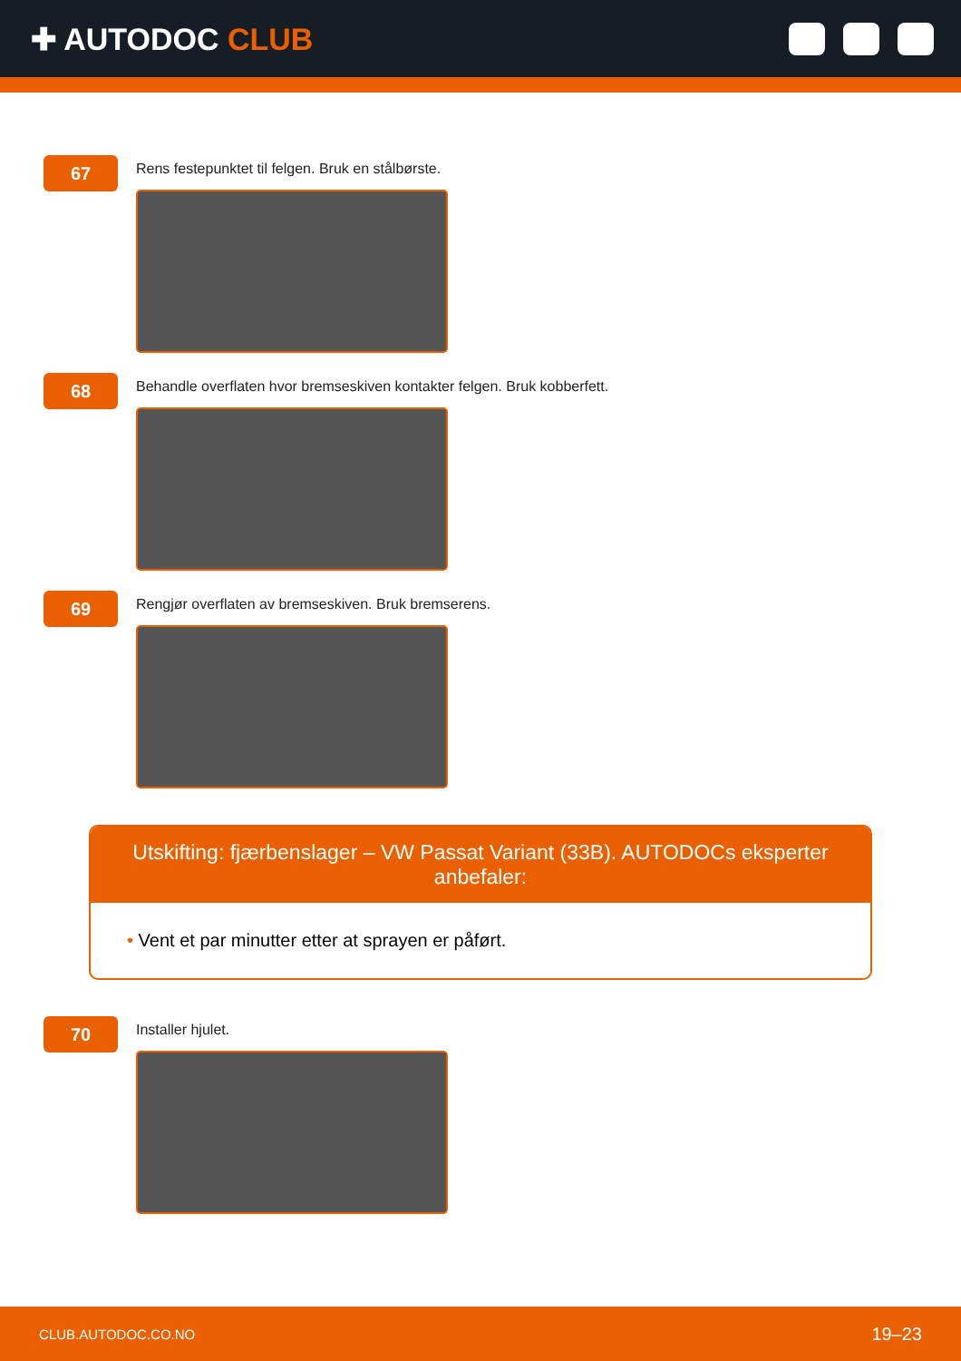✚ AUTODOC CLUB
67
Rens festepunktet til felgen. Bruk en stålbørste.
68
Behandle overflaten hvor bremseskiven kontakter felgen. Bruk kobberfett.
69
Rengjør overflaten av bremseskiven. Bruk bremserens.
Utskifting: fjærbenslager – VW Passat Variant (33B). AUTODOCs eksperter anbefaler:
• Vent et par minutter etter at sprayen er påført.
70
Installer hjulet.
CLUB.AUTODOC.CO.NO 19–23